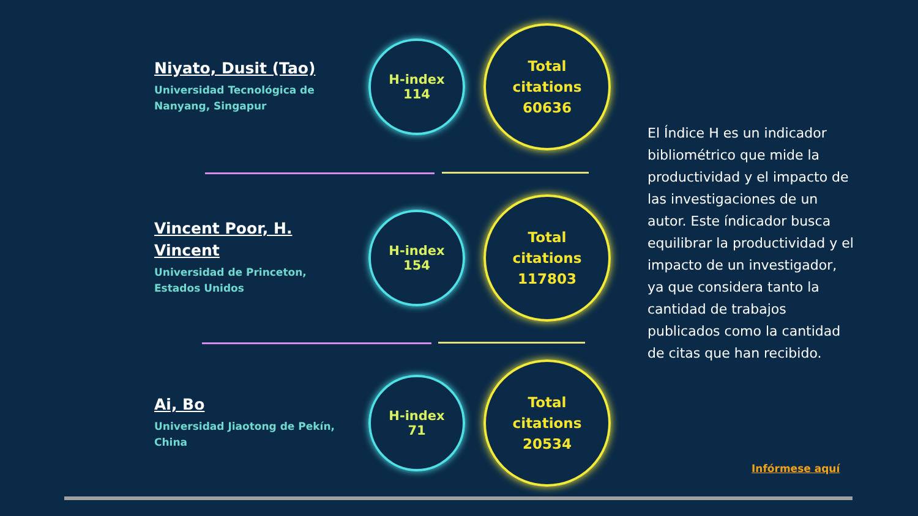Niyato, Dusit (Tao)
Universidad Tecnológica de Nanyang, Singapur
H-index
114
Total
citations
60636
Vincent Poor, H. Vincent
Universidad de Princeton, Estados Unidos
H-index
154
Total
citations
117803
Ai, Bo
Universidad Jiaotong de Pekín, China
H-index
71
Total
citations
20534
El Índice H es un indicador bibliométrico que mide la productividad y el impacto de las investigaciones de un autor. Este índicador busca equilibrar la productividad y el impacto de un investigador, ya que considera tanto la cantidad de trabajos publicados como la cantidad de citas que han recibido.
Infórmese aquí